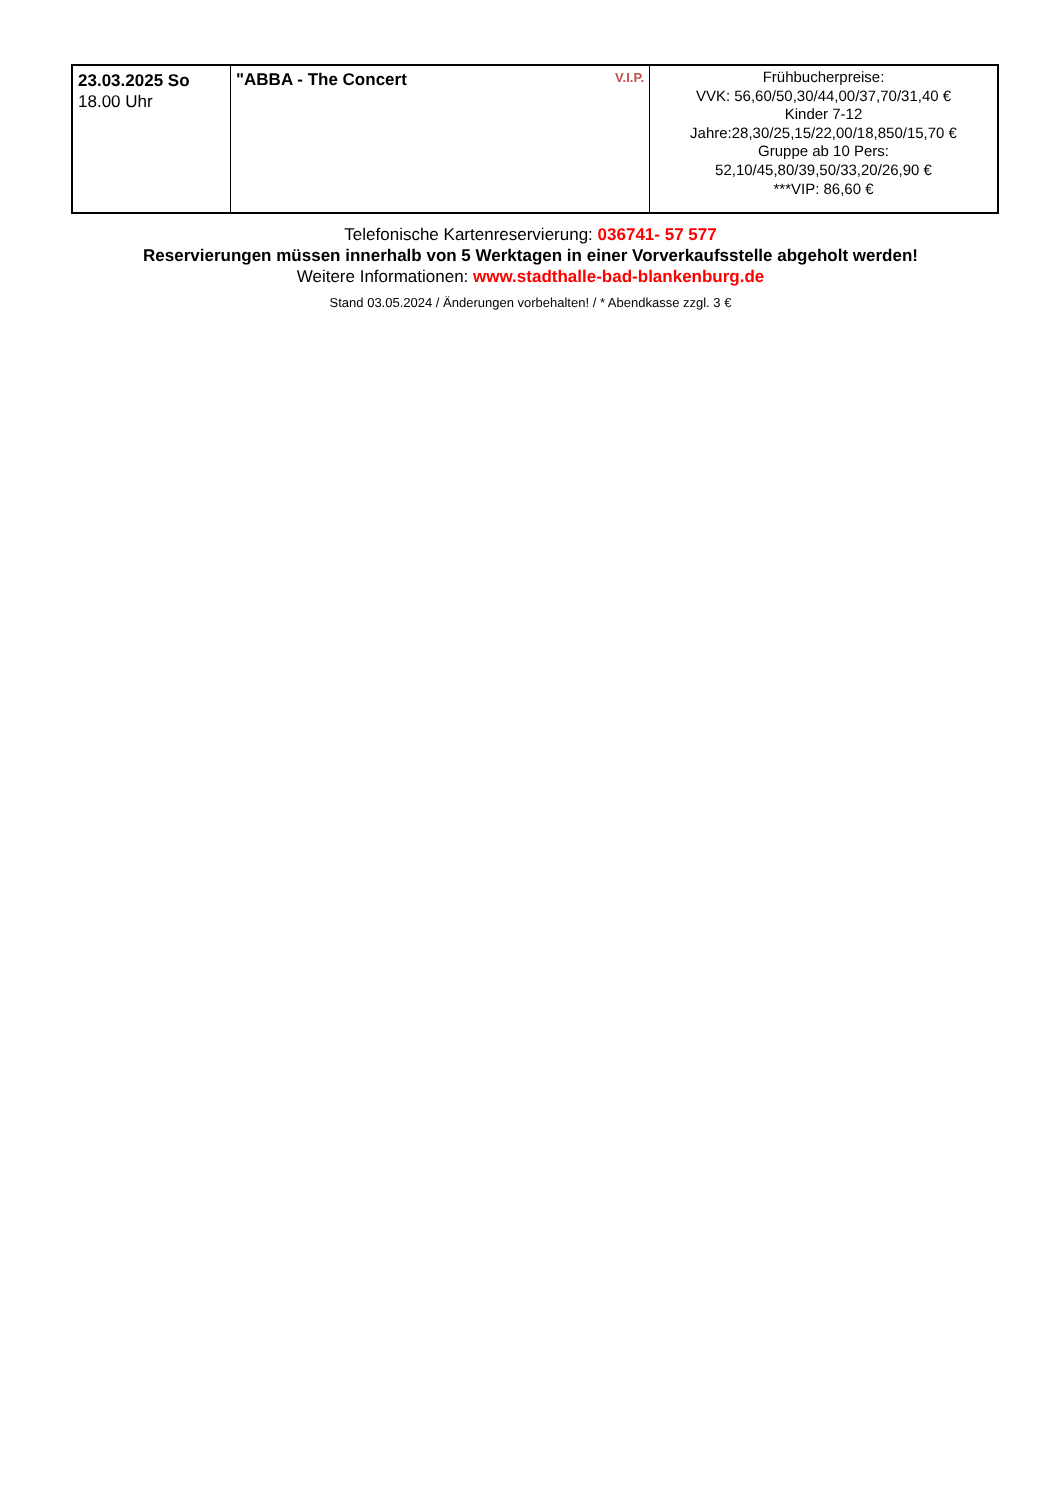| 23.03.2025 So 18.00 Uhr | V.I.P. "ABBA - The Concert | Frühbucherpreise: VVK: 56,60/50,30/44,00/37,70/31,40 € Kinder 7-12 Jahre:28,30/25,15/22,00/18,850/15,70 € Gruppe ab 10 Pers: 52,10/45,80/39,50/33,20/26,90 € ***VIP: 86,60 € |
Telefonische Kartenreservierung: 036741- 57 577
Reservierungen müssen innerhalb von 5 Werktagen in einer Vorverkaufsstelle abgeholt werden!
Weitere Informationen: www.stadthalle-bad-blankenburg.de
Stand 03.05.2024 / Änderungen vorbehalten! / * Abendkasse zzgl. 3 €